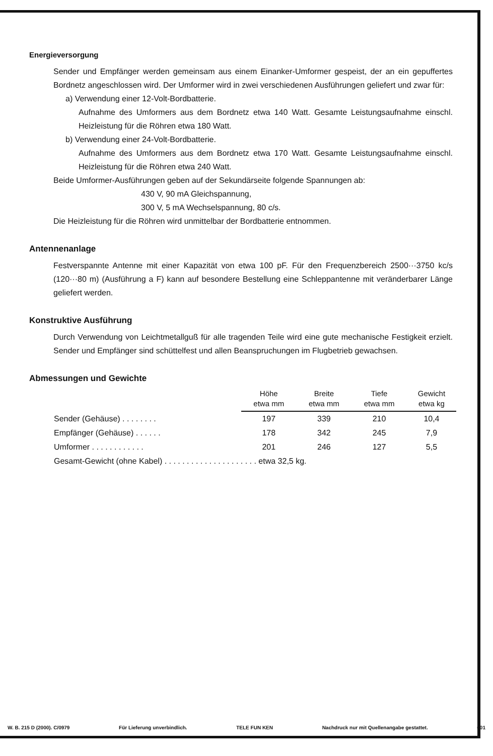Energieversorgung
Sender und Empfänger werden gemeinsam aus einem Einanker-Umformer gespeist, der an ein gepuffertes Bordnetz angeschlossen wird. Der Umformer wird in zwei verschiedenen Ausführungen geliefert und zwar für:
a) Verwendung einer 12-Volt-Bordbatterie.
Aufnahme des Umformers aus dem Bordnetz etwa 140 Watt. Gesamte Leistungsaufnahme einschl. Heizleistung für die Röhren etwa 180 Watt.
b) Verwendung einer 24-Volt-Bordbatterie.
Aufnahme des Umformers aus dem Bordnetz etwa 170 Watt. Gesamte Leistungsaufnahme einschl. Heizleistung für die Röhren etwa 240 Watt.
Beide Umformer-Ausführungen geben auf der Sekundärseite folgende Spannungen ab:
430 V, 90 mA Gleichspannung,
300 V, 5 mA Wechselspannung, 80 c/s.
Die Heizleistung für die Röhren wird unmittelbar der Bordbatterie entnommen.
Antennenanlage
Festverspannte Antenne mit einer Kapazität von etwa 100 pF. Für den Frequenzbereich 2500···3750 kc/s (120···80 m) (Ausführung a F) kann auf besondere Bestellung eine Schleppantenne mit veränderbarer Länge geliefert werden.
Konstruktive Ausführung
Durch Verwendung von Leichtmetallguß für alle tragenden Teile wird eine gute mechanische Festigkeit erzielt. Sender und Empfänger sind schüttelfest und allen Beanspruchungen im Flugbetrieb gewachsen.
Abmessungen und Gewichte
| | Höhe etwa mm | Breite etwa mm | Tiefe etwa mm | Gewicht etwa kg |
| --- | --- | --- | --- | --- |
| Sender (Gehäuse) . . . . . . . . | 197 | 339 | 210 | 10,4 |
| Empfänger (Gehäuse) . . . . . . | 178 | 342 | 245 | 7,9 |
| Umformer . . . . . . . . . . . . | 201 | 246 | 127 | 5,5 |
| Gesamt-Gewicht (ohne Kabel) . . . . . . . . . . . . . . . . . . . . . etwa 32,5 kg. | | | | |
W. B. 215 D (2000). C/0979 Für Lieferung unverbindlich. TELE FUN KEN Nachdruck nur mit Quellenangabe gestattet. 601